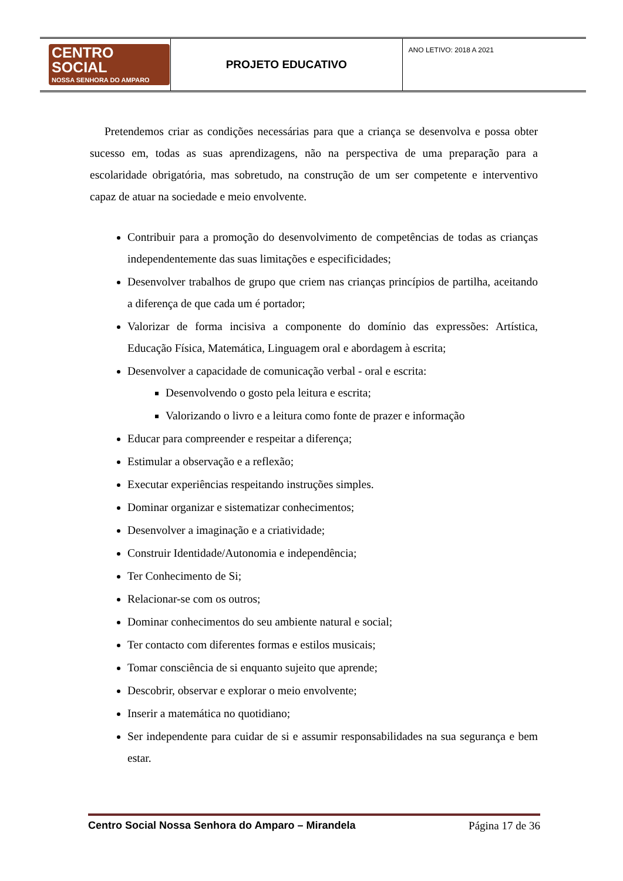| CENTRO SOCIAL NOSSA SENHORA DO AMPARO | PROJETO EDUCATIVO | ANO LETIVO: 2018 A 2021 |
Pretendemos criar as condições necessárias para que a criança se desenvolva e possa obter sucesso em, todas as suas aprendizagens, não na perspectiva de uma preparação para a escolaridade obrigatória, mas sobretudo, na construção de um ser competente e interventivo capaz de atuar na sociedade e meio envolvente.
Contribuir para a promoção do desenvolvimento de competências de todas as crianças independentemente das suas limitações e especificidades;
Desenvolver trabalhos de grupo que criem nas crianças princípios de partilha, aceitando a diferença de que cada um é portador;
Valorizar de forma incisiva a componente do domínio das expressões: Artística, Educação Física, Matemática, Linguagem oral e abordagem à escrita;
Desenvolver a capacidade de comunicação verbal - oral e escrita:
Desenvolvendo o gosto pela leitura e escrita;
Valorizando o livro e a leitura como fonte de prazer e informação
Educar para compreender e respeitar a diferença;
Estimular a observação e a reflexão;
Executar experiências respeitando instruções simples.
Dominar organizar e sistematizar conhecimentos;
Desenvolver a imaginação e a criatividade;
Construir Identidade/Autonomia e independência;
Ter Conhecimento de Si;
Relacionar-se com os outros;
Dominar conhecimentos do seu ambiente natural e social;
Ter contacto com diferentes formas e estilos musicais;
Tomar consciência de si enquanto sujeito que aprende;
Descobrir, observar e explorar o meio envolvente;
Inserir a matemática no quotidiano;
Ser independente para cuidar de si e assumir responsabilidades na sua segurança e bem estar.
Centro Social Nossa Senhora do Amparo – Mirandela Página 17 de 36